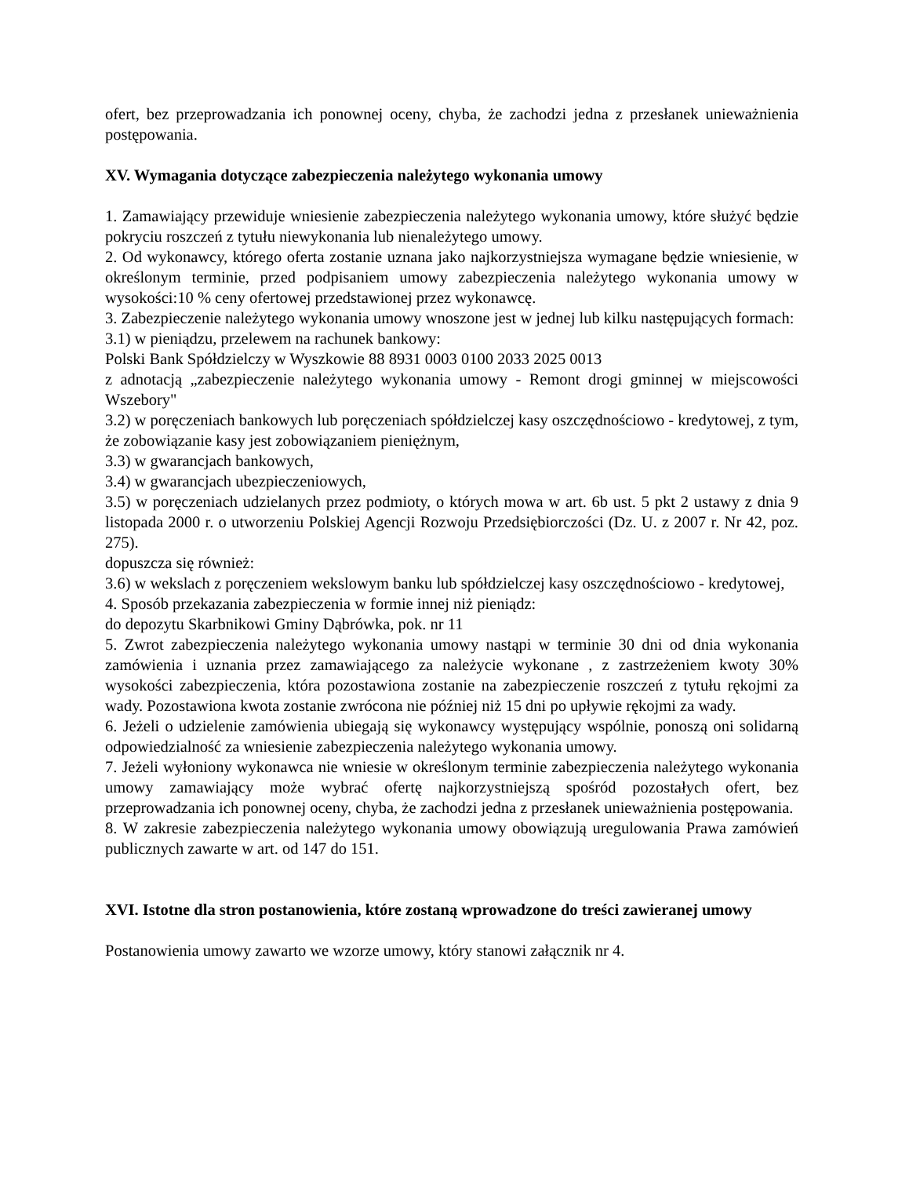ofert, bez przeprowadzania ich ponownej oceny, chyba, że zachodzi jedna z przesłanek unieważnienia postępowania.
XV. Wymagania dotyczące zabezpieczenia należytego wykonania umowy
1. Zamawiający przewiduje wniesienie zabezpieczenia należytego wykonania umowy, które służyć będzie pokryciu roszczeń z tytułu niewykonania lub nienależytego umowy.
2. Od wykonawcy, którego oferta zostanie uznana jako najkorzystniejsza wymagane będzie wniesienie, w określonym terminie, przed podpisaniem umowy zabezpieczenia należytego wykonania umowy w wysokości:10 % ceny ofertowej przedstawionej przez wykonawcę.
3. Zabezpieczenie należytego wykonania umowy wnoszone jest w jednej lub kilku następujących formach:
3.1) w pieniądzu, przelewem na rachunek bankowy:
Polski Bank Spółdzielczy w Wyszkowie 88 8931 0003 0100 2033 2025 0013
z adnotacją „zabezpieczenie należytego wykonania umowy - Remont drogi gminnej w miejscowości Wszebory"
3.2) w poręczeniach bankowych lub poręczeniach spółdzielczej kasy oszczędnościowo - kredytowej, z tym, że zobowiązanie kasy jest zobowiązaniem pieniężnym,
3.3) w gwarancjach bankowych,
3.4) w gwarancjach ubezpieczeniowych,
3.5) w poręczeniach udzielanych przez podmioty, o których mowa w art. 6b ust. 5 pkt 2 ustawy z dnia 9 listopada 2000 r. o utworzeniu Polskiej Agencji Rozwoju Przedsiębiorczości (Dz. U. z 2007 r. Nr 42, poz. 275).
dopuszcza się również:
3.6) w wekslach z poręczeniem wekslowym banku lub spółdzielczej kasy oszczędnościowo - kredytowej,
4. Sposób przekazania zabezpieczenia w formie innej niż pieniądz:
do depozytu Skarbnikowi Gminy Dąbrówka, pok. nr 11
5. Zwrot zabezpieczenia należytego wykonania umowy nastąpi w terminie 30 dni od dnia wykonania zamówienia i uznania przez zamawiającego za należycie wykonane , z zastrzeżeniem kwoty 30% wysokości zabezpieczenia, która pozostawiona zostanie na zabezpieczenie roszczeń z tytułu rękojmi za wady. Pozostawiona kwota zostanie zwrócona nie później niż 15 dni po upływie rękojmi za wady.
6. Jeżeli o udzielenie zamówienia ubiegają się wykonawcy występujący wspólnie, ponoszą oni solidarną odpowiedzialność za wniesienie zabezpieczenia należytego wykonania umowy.
7. Jeżeli wyłoniony wykonawca nie wniesie w określonym terminie zabezpieczenia należytego wykonania umowy zamawiający może wybrać ofertę najkorzystniejszą spośród pozostałych ofert, bez przeprowadzania ich ponownej oceny, chyba, że zachodzi jedna z przesłanek unieważnienia postępowania.
8. W zakresie zabezpieczenia należytego wykonania umowy obowiązują uregulowania Prawa zamówień publicznych zawarte w art. od 147 do 151.
XVI. Istotne dla stron postanowienia, które zostaną wprowadzone do treści zawieranej umowy
Postanowienia umowy zawarto we wzorze umowy, który stanowi załącznik nr 4.